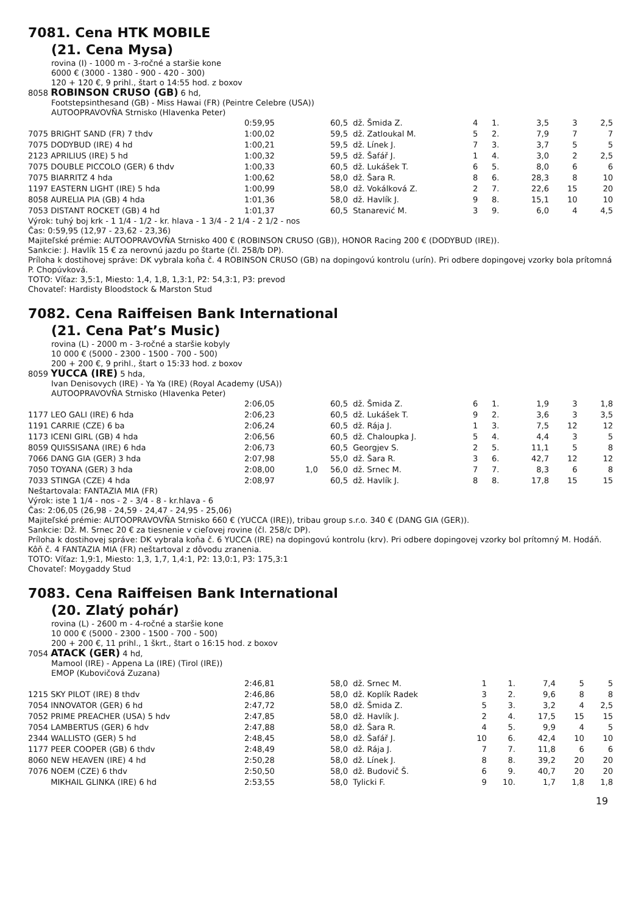7081. Cena HTK MOBILE
(21. Cena Mysa)
rovina (I) - 1000 m - 3-ročné a staršie kone
6000 € (3000 - 1380 - 900 - 420 - 300)
120 + 120 €, 9 prihl., štart o 14:55 hod. z boxov
8058 ROBINSON CRUSO (GB) 6 hd,
Footstepsinthesand (GB) - Miss Hawai (FR) (Peintre Celebre (USA))
AUTOOPRAVOVŇA Strnisko (Hlavenka Peter)
| | 0:59,95 | | 60,5 | dž. Šmida Z. | 4 | 1. | 3,5 | 3 | 2,5 |
| 7075 BRIGHT SAND (FR) 7 thdv | 1:00,02 | | 59,5 | dž. Zatloukal M. | 5 | 2. | 7,9 | 7 | 7 |
| 7075 DODYBUD (IRE) 4 hd | 1:00,21 | | 59,5 | dž. Línek J. | 7 | 3. | 3,7 | 5 | 5 |
| 2123 APRILIUS (IRE) 5 hd | 1:00,32 | | 59,5 | dž. Šafář J. | 1 | 4. | 3,0 | 2 | 2,5 |
| 7075 DOUBLE PICCOLO (GER) 6 thdv | 1:00,33 | | 60,5 | dž. Lukášek T. | 6 | 5. | 8,0 | 6 | 6 |
| 7075 BIARRITZ 4 hda | 1:00,62 | | 58,0 | dž. Šara R. | 8 | 6. | 28,3 | 8 | 10 |
| 1197 EASTERN LIGHT (IRE) 5 hda | 1:00,99 | | 58,0 | dž. Vokálková Z. | 2 | 7. | 22,6 | 15 | 20 |
| 8058 AURELIA PIA (GB) 4 hda | 1:01,36 | | 58,0 | dž. Havlík J. | 9 | 8. | 15,1 | 10 | 10 |
| 7053 DISTANT ROCKET (GB) 4 hd | 1:01,37 | | 60,5 | Stanarević M. | 3 | 9. | 6,0 | 4 | 4,5 |
Výrok: tuhý boj krk - 1 1/4 - 1/2 - kr. hlava - 1 3/4 - 2 1/4 - 2 1/2 - nos
Čas: 0:59,95 (12,97 - 23,62 - 23,36)
Majiteľské prémie: AUTOOPRAVOVŇA Strnisko 400 € (ROBINSON CRUSO (GB)), HONOR Racing 200 € (DODYBUD (IRE)).
Sankcie: J. Havlík 15 € za nerovnú jazdu po štarte (čl. 258/b DP).
Príloha k dostihovej správe: DK vybrala koňa č. 4 ROBINSON CRUSO (GB) na dopingovú kontrolu (urín). Pri odbere dopingovej vzorky bola prítomná P. Chopúvková.
TOTO: Víťaz: 3,5:1, Miesto: 1,4, 1,8, 1,3:1, P2: 54,3:1, P3: prevod
Chovateľ: Hardisty Bloodstock & Marston Stud
7082. Cena Raiffeisen Bank International
(21. Cena Pat’s Music)
rovina (L) - 2000 m - 3-ročné a staršie kobyly
10 000 € (5000 - 2300 - 1500 - 700 - 500)
200 + 200 €, 9 prihl., štart o 15:33 hod. z boxov
8059 YUCCA (IRE) 5 hda,
Ivan Denisovych (IRE) - Ya Ya (IRE) (Royal Academy (USA))
AUTOOPRAVOVŇA Strnisko (Hlavenka Peter)
| | 2:06,05 | | 60,5 | dž. Šmida Z. | 6 | 1. | 1,9 | 3 | 1,8 |
| 1177 LEO GALI (IRE) 6 hda | 2:06,23 | | 60,5 | dž. Lukášek T. | 9 | 2. | 3,6 | 3 | 3,5 |
| 1191 CARRIE (CZE) 6 ba | 2:06,24 | | 60,5 | dž. Rája J. | 1 | 3. | 7,5 | 12 | 12 |
| 1173 ICENI GIRL (GB) 4 hda | 2:06,56 | | 60,5 | dž. Chaloupka J. | 5 | 4. | 4,4 | 3 | 5 |
| 8059 QUISSISANA (IRE) 6 hda | 2:06,73 | | 60,5 | Georgjev S. | 2 | 5. | 11,1 | 5 | 8 |
| 7066 DANG GIA (GER) 3 hda | 2:07,98 | | 55,0 | dž. Šara R. | 3 | 6. | 42,7 | 12 | 12 |
| 7050 TOYANA (GER) 3 hda | 2:08,00 | 1,0 | 56,0 | dž. Srnec M. | 7 | 7. | 8,3 | 6 | 8 |
| 7033 STINGA (CZE) 4 hda | 2:08,97 | | 60,5 | dž. Havlík J. | 8 | 8. | 17,8 | 15 | 15 |
Neštartovala: FANTAZIA MIA (FR)
Výrok: iste 1 1/4 - nos - 2 - 3/4 - 8 - kr.hlava - 6
Čas: 2:06,05 (26,98 - 24,59 - 24,47 - 24,95 - 25,06)
Majiteľské prémie: AUTOOPRAVOVŇA Strnisko 660 € (YUCCA (IRE)), tribau group s.r.o. 340 € (DANG GIA (GER)).
Sankcie: Dž. M. Srnec 20 € za tiesnenie v cieľovej rovine (čl. 258/c DP).
Príloha k dostihovej správe: DK vybrala koňa č. 6 YUCCA (IRE) na dopingovú kontrolu (krv). Pri odbere dopingovej vzorky bol prítomný M. Hodáň. Kôň č. 4 FANTAZIA MIA (FR) neštartoval z dôvodu zranenia.
TOTO: Víťaz: 1,9:1, Miesto: 1,3, 1,7, 1,4:1, P2: 13,0:1, P3: 175,3:1
Chovateľ: Moygaddy Stud
7083. Cena Raiffeisen Bank International
(20. Zlatý pohár)
rovina (L) - 2600 m - 4-ročné a staršie kone
10 000 € (5000 - 2300 - 1500 - 700 - 500)
200 + 200 €, 11 prihl., 1 škrt., štart o 16:15 hod. z boxov
7054 ATACK (GER) 4 hd,
Mamool (IRE) - Appena La (IRE) (Tirol (IRE))
EMOP (Kubovičová Zuzana)
| | 2:46,81 | | 58,0 | dž. Srnec M. | 1 | 1. | 7,4 | 5 | 5 |
| 1215 SKY PILOT (IRE) 8 thdv | 2:46,86 | | 58,0 | dž. Koplík Radek | 3 | 2. | 9,6 | 8 | 8 |
| 7054 INNOVATOR (GER) 6 hd | 2:47,72 | | 58,0 | dž. Šmida Z. | 5 | 3. | 3,2 | 4 | 2,5 |
| 7052 PRIME PREACHER (USA) 5 hdv | 2:47,85 | | 58,0 | dž. Havlík J. | 2 | 4. | 17,5 | 15 | 15 |
| 7054 LAMBERTUS (GER) 6 hdv | 2:47,88 | | 58,0 | dž. Šara R. | 4 | 5. | 9,9 | 4 | 5 |
| 2344 WALLISTO (GER) 5 hd | 2:48,45 | | 58,0 | dž. Šafář J. | 10 | 6. | 42,4 | 10 | 10 |
| 1177 PEER COOPER (GB) 6 thdv | 2:48,49 | | 58,0 | dž. Rája J. | 7 | 7. | 11,8 | 6 | 6 |
| 8060 NEW HEAVEN (IRE) 4 hd | 2:50,28 | | 58,0 | dž. Línek J. | 8 | 8. | 39,2 | 20 | 20 |
| 7076 NOEM (CZE) 6 thdv | 2:50,50 | | 58,0 | dž. Budovič Š. | 6 | 9. | 40,7 | 20 | 20 |
| MIKHAIL GLINKA (IRE) 6 hd | 2:53,55 | | 58,0 | Tylicki F. | 9 | 10. | 1,7 | 1,8 | 1,8 |
19